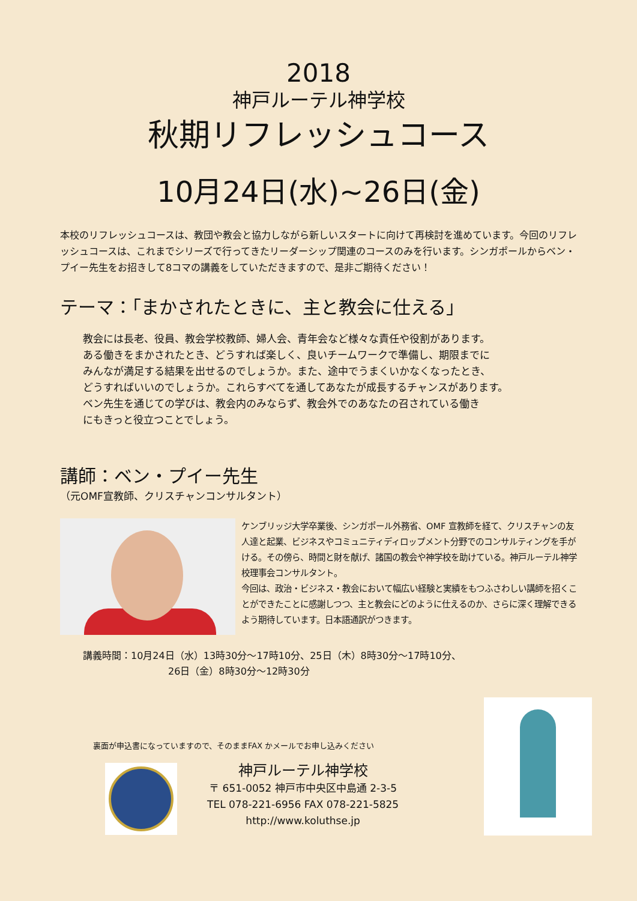2018
神戸ルーテル神学校
秋期リフレッシュコース
10月24日(水)~26日(金)
本校のリフレッシュコースは、教団や教会と協力しながら新しいスタートに向けて再検討を進めています。今回のリフレッシュコースは、これまでシリーズで行ってきたリーダーシップ関連のコースのみを行います。シンガポールからベン・プイー先生をお招きして8コマの講義をしていただきますので、是非ご期待ください！
テーマ：「まかされたときに、主と教会に仕える」
教会には長老、役員、教会学校教師、婦人会、青年会など様々な責任や役割があります。
ある働きをまかされたとき、どうすれば楽しく、良いチームワークで準備し、期限までに
みんなが満足する結果を出せるのでしょうか。また、途中でうまくいかなくなったとき、
どうすればいいのでしょうか。これらすべてを通してあなたが成長するチャンスがあります。
ベン先生を通じての学びは、教会内のみならず、教会外でのあなたの召されている働き
にもきっと役立つことでしょう。
講師：ベン・プイー先生
（元OMF宣教師、クリスチャンコンサルタント）
ケンブリッジ大学卒業後、シンガポール外務省、OMF 宣教師を経て、クリスチャンの友人達と起業、ビジネスやコミュニティディロップメント分野でのコンサルティングを手がける。その傍ら、時間と財を献げ、諸国の教会や神学校を助けている。神戸ルーテル神学校理事会コンサルタント。
今回は、政治・ビジネス・教会において幅広い経験と実績をもつふさわしい講師を招くことができたことに感謝しつつ、主と教会にどのように仕えるのか、さらに深く理解できるよう期待しています。日本語通訳がつきます。
講義時間：10月24日（水）13時30分～17時10分、25日（木）8時30分～17時10分、
26日（金）8時30分～12時30分
裏面が申込書になっていますので、そのままFAX かメールでお申し込みください
神戸ルーテル神学校
〒 651-0052 神戸市中央区中島通 2-3-5
TEL 078-221-6956 FAX 078-221-5825
http://www.koluthse.jp